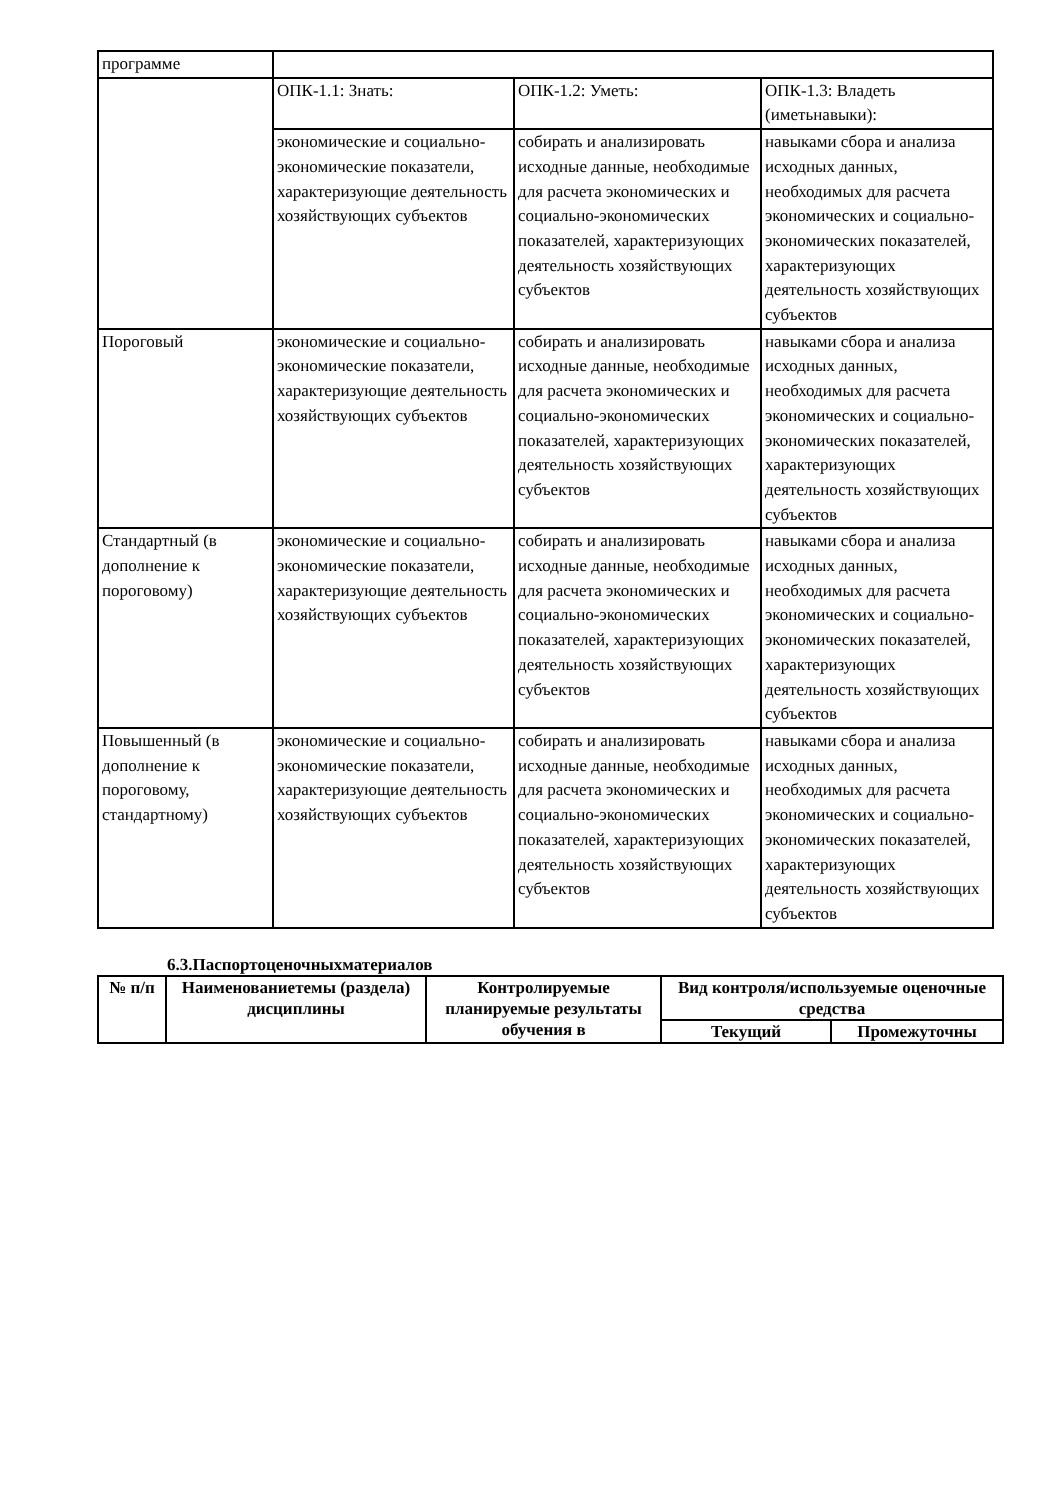| программе | | | |
| | ОПК-1.1: Знать: | ОПК-1.2: Уметь: | ОПК-1.3: Владеть (иметьнавыки): |
| | экономические и социально-экономические показатели, характеризующие деятельность хозяйствующих субъектов | собирать и анализировать исходные данные, необходимые для расчета экономических и социально-экономических показателей, характеризующих деятельность хозяйствующих субъектов | навыками сбора и анализа исходных данных, необходимых для расчета экономических и социально-экономических показателей, характеризующих деятельность хозяйствующих субъектов |
| Пороговый | экономические и социально-экономические показатели, характеризующие деятельность хозяйствующих субъектов | собирать и анализировать исходные данные, необходимые для расчета экономических и социально-экономических показателей, характеризующих деятельность хозяйствующих субъектов | навыками сбора и анализа исходных данных, необходимых для расчета экономических и социально-экономических показателей, характеризующих деятельность хозяйствующих субъектов |
| Стандартный (в дополнение к пороговому) | экономические и социально-экономические показатели, характеризующие деятельность хозяйствующих субъектов | собирать и анализировать исходные данные, необходимые для расчета экономических и социально-экономических показателей, характеризующих деятельность хозяйствующих субъектов | навыками сбора и анализа исходных данных, необходимых для расчета экономических и социально-экономических показателей, характеризующих деятельность хозяйствующих субъектов |
| Повышенный (в дополнение к пороговому, стандартному) | экономические и социально-экономические показатели, характеризующие деятельность хозяйствующих субъектов | собирать и анализировать исходные данные, необходимые для расчета экономических и социально-экономических показателей, характеризующих деятельность хозяйствующих субъектов | навыками сбора и анализа исходных данных, необходимых для расчета экономических и социально-экономических показателей, характеризующих деятельность хозяйствующих субъектов |
6.3.Паспортоценочныхматериалов
| № п/п | Наименованиетемы (раздела) дисциплины | Контролируемые планируемые результаты обучения в | Вид контроля/используемые оценочные средства | |
| --- | --- | --- | --- | --- |
| | | | Текущий | Промежуточны |